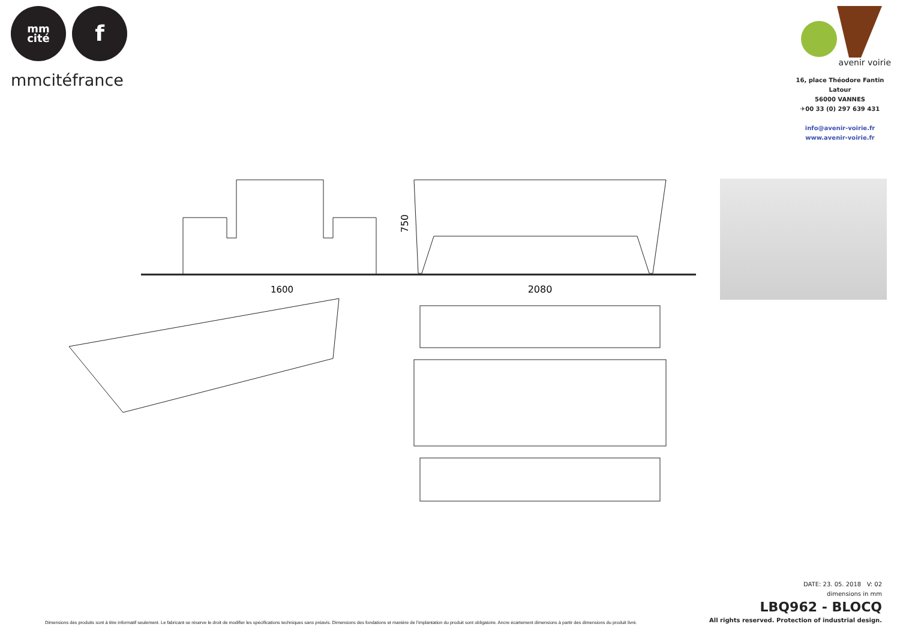mm
cité
f
mmcitéfrance
avenir voirie
16, place Théodore Fantin Latour
56000 VANNES
✈00 33 (0) 297 639 431
info@avenir-voirie.fr
www.avenir-voirie.fr
1600
750
2080
Dimensions des produits sont à titre informatif seulement. Le fabricant se réserve le droit de modifier les spécifications techniques sans préavis. Dimensions des fondations et manière de l’implantation du produit sont obligatoire. Ancre écartement dimensions à partir des dimensions du produit livré.
DATE: 23. 05. 2018 V: 02
dimensions in mm
LBQ962 - BLOCQ
All rights reserved. Protection of industrial design.